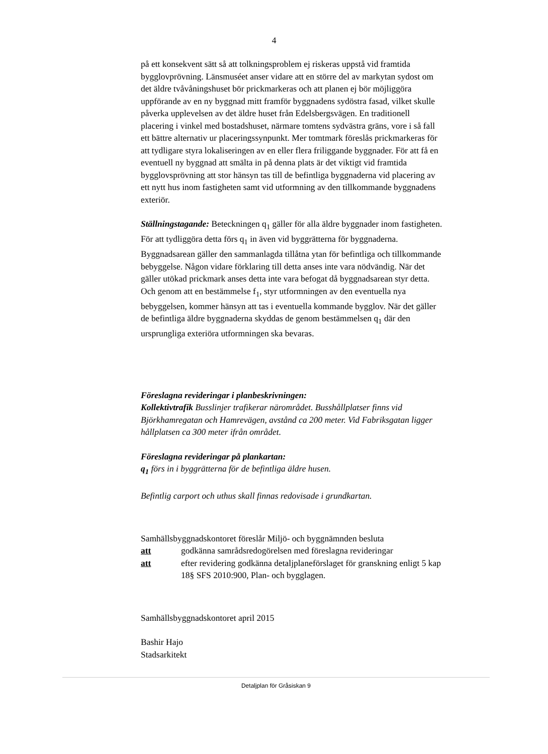4
på ett konsekvent sätt så att tolkningsproblem ej riskeras uppstå vid framtida bygglovprövning. Länsmuséet anser vidare att en större del av markytan sydost om det äldre tvåvåningshuset bör prickmarkeras och att planen ej bör möjliggöra uppförande av en ny byggnad mitt framför byggnadens sydöstra fasad, vilket skulle påverka upplevelsen av det äldre huset från Edelsbergsvägen. En traditionell placering i vinkel med bostadshuset, närmare tomtens sydvästra gräns, vore i så fall ett bättre alternativ ur placeringssynpunkt. Mer tomtmark föreslås prickmarkeras för att tydligare styra lokaliseringen av en eller flera friliggande byggnader. För att få en eventuell ny byggnad att smälta in på denna plats är det viktigt vid framtida bygglovsprövning att stor hänsyn tas till de befintliga byggnaderna vid placering av ett nytt hus inom fastigheten samt vid utformning av den tillkommande byggnadens exteriör.
Ställningstagande: Beteckningen q<sub>1</sub> gäller för alla äldre byggnader inom fastigheten. För att tydliggöra detta förs q<sub>1</sub> in även vid byggrätterna för byggnaderna. Byggnadsarean gäller den sammanlagda tillåtna ytan för befintliga och tillkommande bebyggelse. Någon vidare förklaring till detta anses inte vara nödvändig. När det gäller utökad prickmark anses detta inte vara befogat då byggnadsarean styr detta. Och genom att en bestämmelse f<sub>1</sub>, styr utformningen av den eventuella nya bebyggelsen, kommer hänsyn att tas i eventuella kommande bygglov. När det gäller de befintliga äldre byggnaderna skyddas de genom bestämmelsen q<sub>1</sub> där den ursprungliga exteriöra utformningen ska bevaras.
Föreslagna revideringar i planbeskrivningen:
Kollektivtrafik Busslinjer trafikerar närområdet. Busshållplatser finns vid Björkhamregatan och Hamrevägen, avstånd ca 200 meter. Vid Fabriksgatan ligger hållplatsen ca 300 meter ifrån området.
Föreslagna revideringar på plankartan:
q<sub>1</sub> förs in i byggrätterna för de befintliga äldre husen.
Befintlig carport och uthus skall finnas redovisade i grundkartan.
Samhällsbyggnadskontoret föreslår Miljö- och byggnämnden besluta
att godkänna samrådsredogörelsen med föreslagna revideringar
att efter revidering godkänna detaljplaneförslaget för granskning enligt 5 kap 18§ SFS 2010:900, Plan- och bygglagen.
Samhällsbyggnadskontoret april 2015
Bashir Hajo
Stadsarkitekt
Detaljplan för Gråsiskan 9